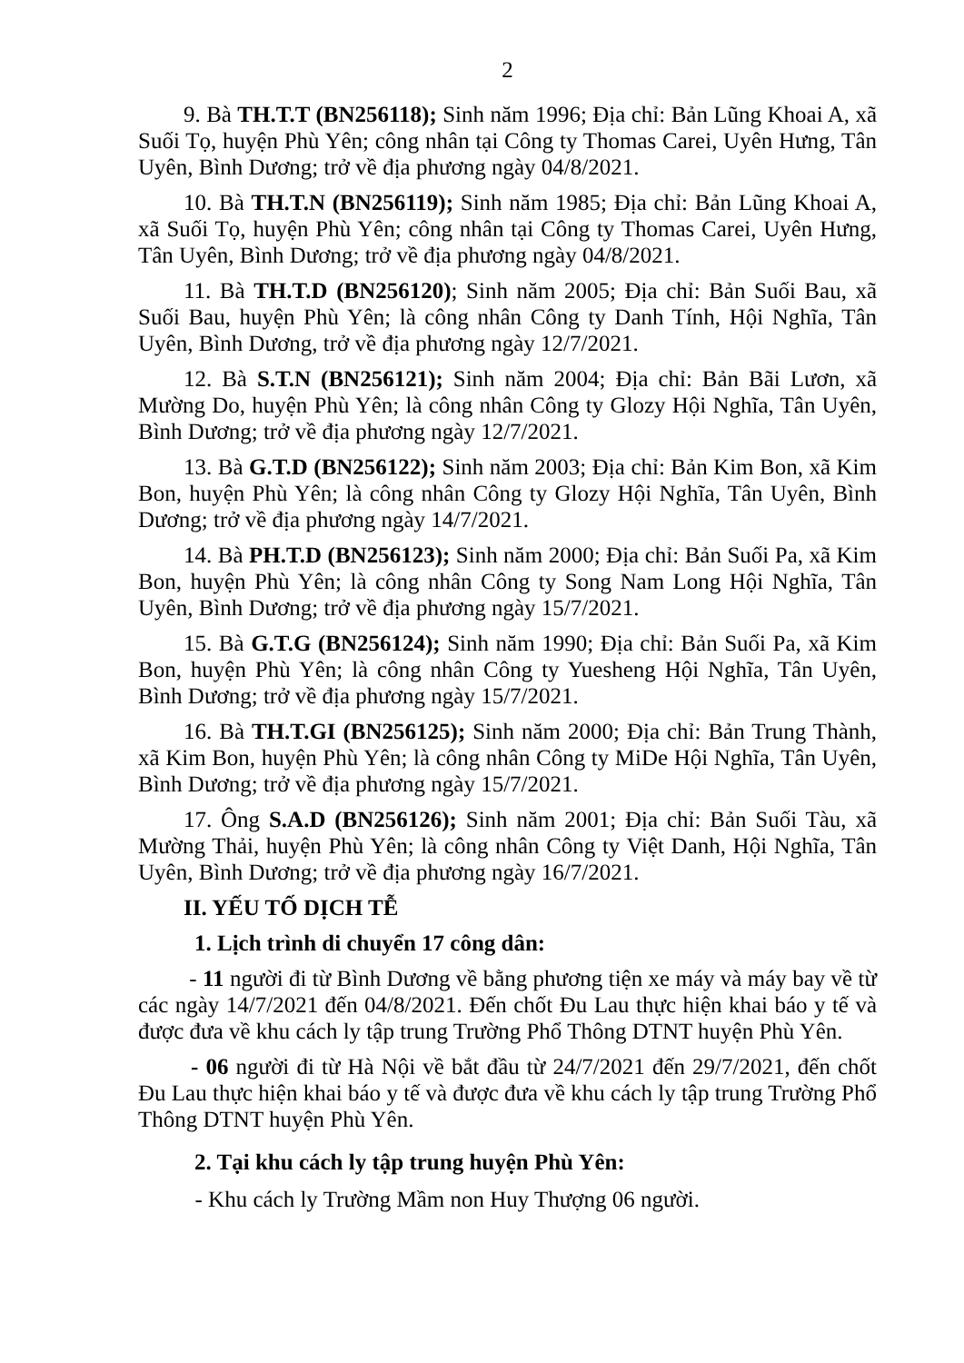2
9. Bà TH.T.T (BN256118); Sinh năm 1996; Địa chỉ: Bản Lũng Khoai A, xã Suối Tọ, huyện Phù Yên; công nhân tại Công ty Thomas Carei, Uyên Hưng, Tân Uyên, Bình Dương; trở về địa phương ngày 04/8/2021.
10. Bà TH.T.N (BN256119); Sinh năm 1985; Địa chỉ: Bản Lũng Khoai A, xã Suối Tọ, huyện Phù Yên; công nhân tại Công ty Thomas Carei, Uyên Hưng, Tân Uyên, Bình Dương; trở về địa phương ngày 04/8/2021.
11. Bà TH.T.D (BN256120); Sinh năm 2005; Địa chỉ: Bản Suối Bau, xã Suối Bau, huyện Phù Yên; là công nhân Công ty Danh Tính, Hội Nghĩa, Tân Uyên, Bình Dương, trở về địa phương ngày 12/7/2021.
12. Bà S.T.N (BN256121); Sinh năm 2004; Địa chỉ: Bản Bãi Lươn, xã Mường Do, huyện Phù Yên; là công nhân Công ty Glozy Hội Nghĩa, Tân Uyên, Bình Dương; trở về địa phương ngày 12/7/2021.
13. Bà G.T.D (BN256122); Sinh năm 2003; Địa chỉ: Bản Kim Bon, xã Kim Bon, huyện Phù Yên; là công nhân Công ty Glozy Hội Nghĩa, Tân Uyên, Bình Dương; trở về địa phương ngày 14/7/2021.
14. Bà PH.T.D (BN256123); Sinh năm 2000; Địa chỉ: Bản Suối Pa, xã Kim Bon, huyện Phù Yên; là công nhân Công ty Song Nam Long Hội Nghĩa, Tân Uyên, Bình Dương; trở về địa phương ngày 15/7/2021.
15. Bà G.T.G (BN256124); Sinh năm 1990; Địa chỉ: Bản Suối Pa, xã Kim Bon, huyện Phù Yên; là công nhân Công ty Yuesheng Hội Nghĩa, Tân Uyên, Bình Dương; trở về địa phương ngày 15/7/2021.
16. Bà TH.T.GI (BN256125); Sinh năm 2000; Địa chỉ: Bản Trung Thành, xã Kim Bon, huyện Phù Yên; là công nhân Công ty MiDe Hội Nghĩa, Tân Uyên, Bình Dương; trở về địa phương ngày 15/7/2021.
17. Ông S.A.D (BN256126); Sinh năm 2001; Địa chỉ: Bản Suối Tàu, xã Mường Thải, huyện Phù Yên; là công nhân Công ty Việt Danh, Hội Nghĩa, Tân Uyên, Bình Dương; trở về địa phương ngày 16/7/2021.
II. YẾU TỐ DỊCH TỄ
1. Lịch trình di chuyển 17 công dân:
- 11 người đi từ Bình Dương về bằng phương tiện xe máy và máy bay về từ các ngày 14/7/2021 đến 04/8/2021. Đến chốt Đu Lau thực hiện khai báo y tế và được đưa về khu cách ly tập trung Trường Phổ Thông DTNT huyện Phù Yên.
- 06 người đi từ Hà Nội về bắt đầu từ 24/7/2021 đến 29/7/2021, đến chốt Đu Lau thực hiện khai báo y tế và được đưa về khu cách ly tập trung Trường Phổ Thông DTNT huyện Phù Yên.
2. Tại khu cách ly tập trung huyện Phù Yên:
- Khu cách ly Trường Mầm non Huy Thượng 06 người.